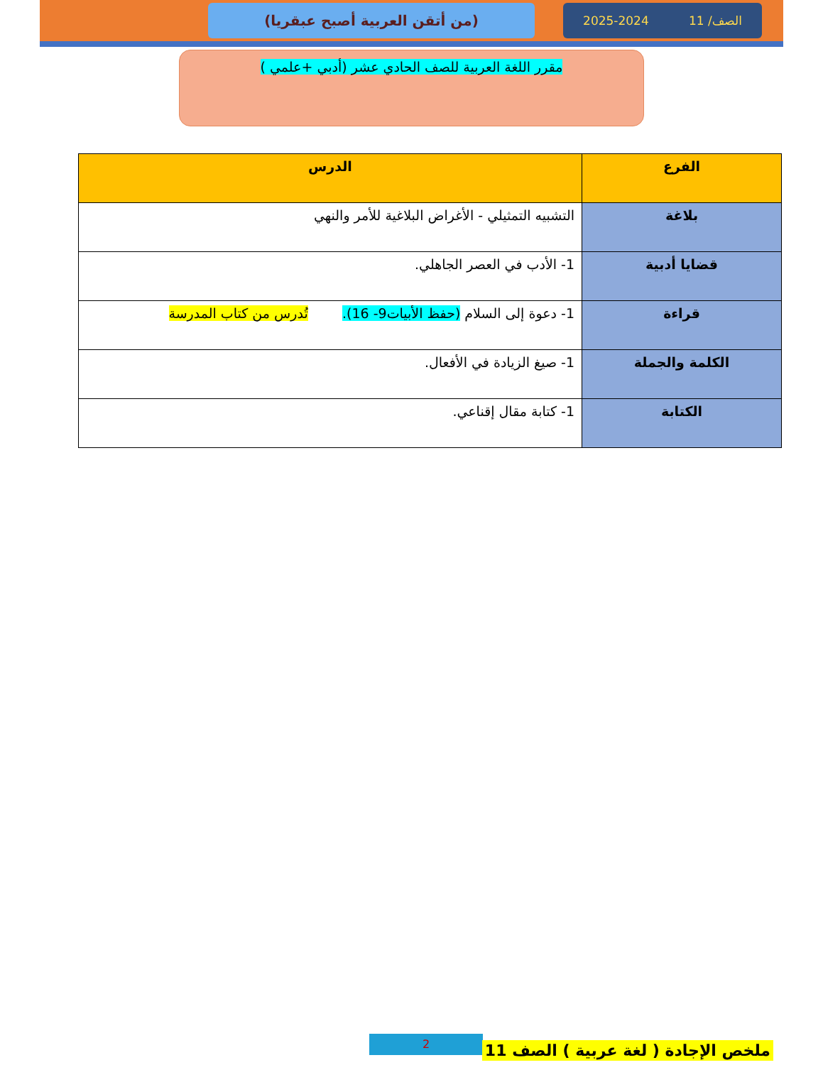الصف/ 11 2025-2024
(من أتقن العربية أصبح عبقريا)
مقرر اللغة العربية للصف الحادي عشر (أدبي +علمي )
| الفرع | الدرس |
| --- | --- |
| بلاغة | التشبيه التمثيلي - الأغراض البلاغية للأمر والنهي |
| قضايا أدبية | 1- الأدب في العصر الجاهلي. |
| قراءة | 1- دعوة إلى السلام (حفظ الأبيات9- 16). تُدرس من كتاب المدرسة |
| الكلمة والجملة | 1- صيغ الزيادة في الأفعال. |
| الكتابة | 1- كتابة مقال إقناعي. |
2
ملخص الإجادة ( لغة عربية ) الصف 11